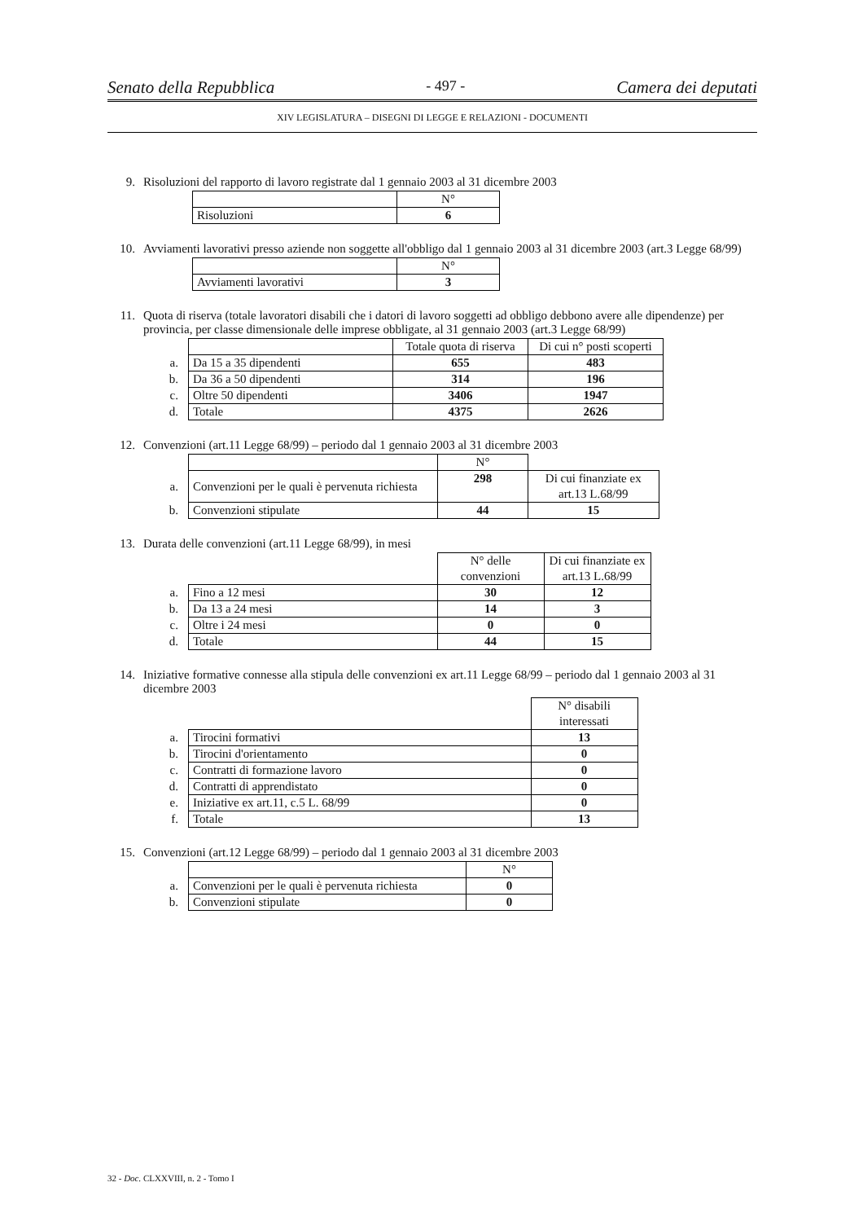Senato della Repubblica - 497 - Camera dei deputati
XIV LEGISLATURA – DISEGNI DI LEGGE E RELAZIONI - DOCUMENTI
9. Risoluzioni del rapporto di lavoro registrate dal 1 gennaio 2003 al 31 dicembre 2003
| | N° |
| Risoluzioni | 6 |
10. Avviamenti lavorativi presso aziende non soggette all'obbligo dal 1 gennaio 2003 al 31 dicembre 2003 (art.3 Legge 68/99)
| | N° |
| Avviamenti lavorativi | 3 |
11. Quota di riserva (totale lavoratori disabili che i datori di lavoro soggetti ad obbligo debbono avere alle dipendenze) per provincia, per classe dimensionale delle imprese obbligate, al 31 gennaio 2003 (art.3 Legge 68/99)
| | | Totale quota di riserva | Di cui n° posti scoperti |
| a. | Da 15 a 35 dipendenti | 655 | 483 |
| b. | Da 36 a 50 dipendenti | 314 | 196 |
| c. | Oltre 50 dipendenti | 3406 | 1947 |
| d. | Totale | 4375 | 2626 |
12. Convenzioni (art.11 Legge 68/99) – periodo dal 1 gennaio 2003 al 31 dicembre 2003
| | | N° | |
| a. | Convenzioni per le quali è pervenuta richiesta | 298 | Di cui finanziate ex art.13 L.68/99 |
| b. | Convenzioni stipulate | 44 | 15 |
13. Durata delle convenzioni (art.11 Legge 68/99), in mesi
| | | N° delle convenzioni | Di cui finanziate ex art.13 L.68/99 |
| a. | Fino a 12 mesi | 30 | 12 |
| b. | Da 13 a 24 mesi | 14 | 3 |
| c. | Oltre i 24 mesi | 0 | 0 |
| d. | Totale | 44 | 15 |
14. Iniziative formative connesse alla stipula delle convenzioni ex art.11 Legge 68/99 – periodo dal 1 gennaio 2003 al 31 dicembre 2003
| | | N° disabili interessati |
| a. | Tirocini formativi | 13 |
| b. | Tirocini d'orientamento | 0 |
| c. | Contratti di formazione lavoro | 0 |
| d. | Contratti di apprendistato | 0 |
| e. | Iniziative ex art.11, c.5 L. 68/99 | 0 |
| f. | Totale | 13 |
15. Convenzioni (art.12 Legge 68/99) – periodo dal 1 gennaio 2003 al 31 dicembre 2003
| | | N° |
| a. | Convenzioni per le quali è pervenuta richiesta | 0 |
| b. | Convenzioni stipulate | 0 |
32 - Doc. CLXXVIII, n. 2 - Tomo I